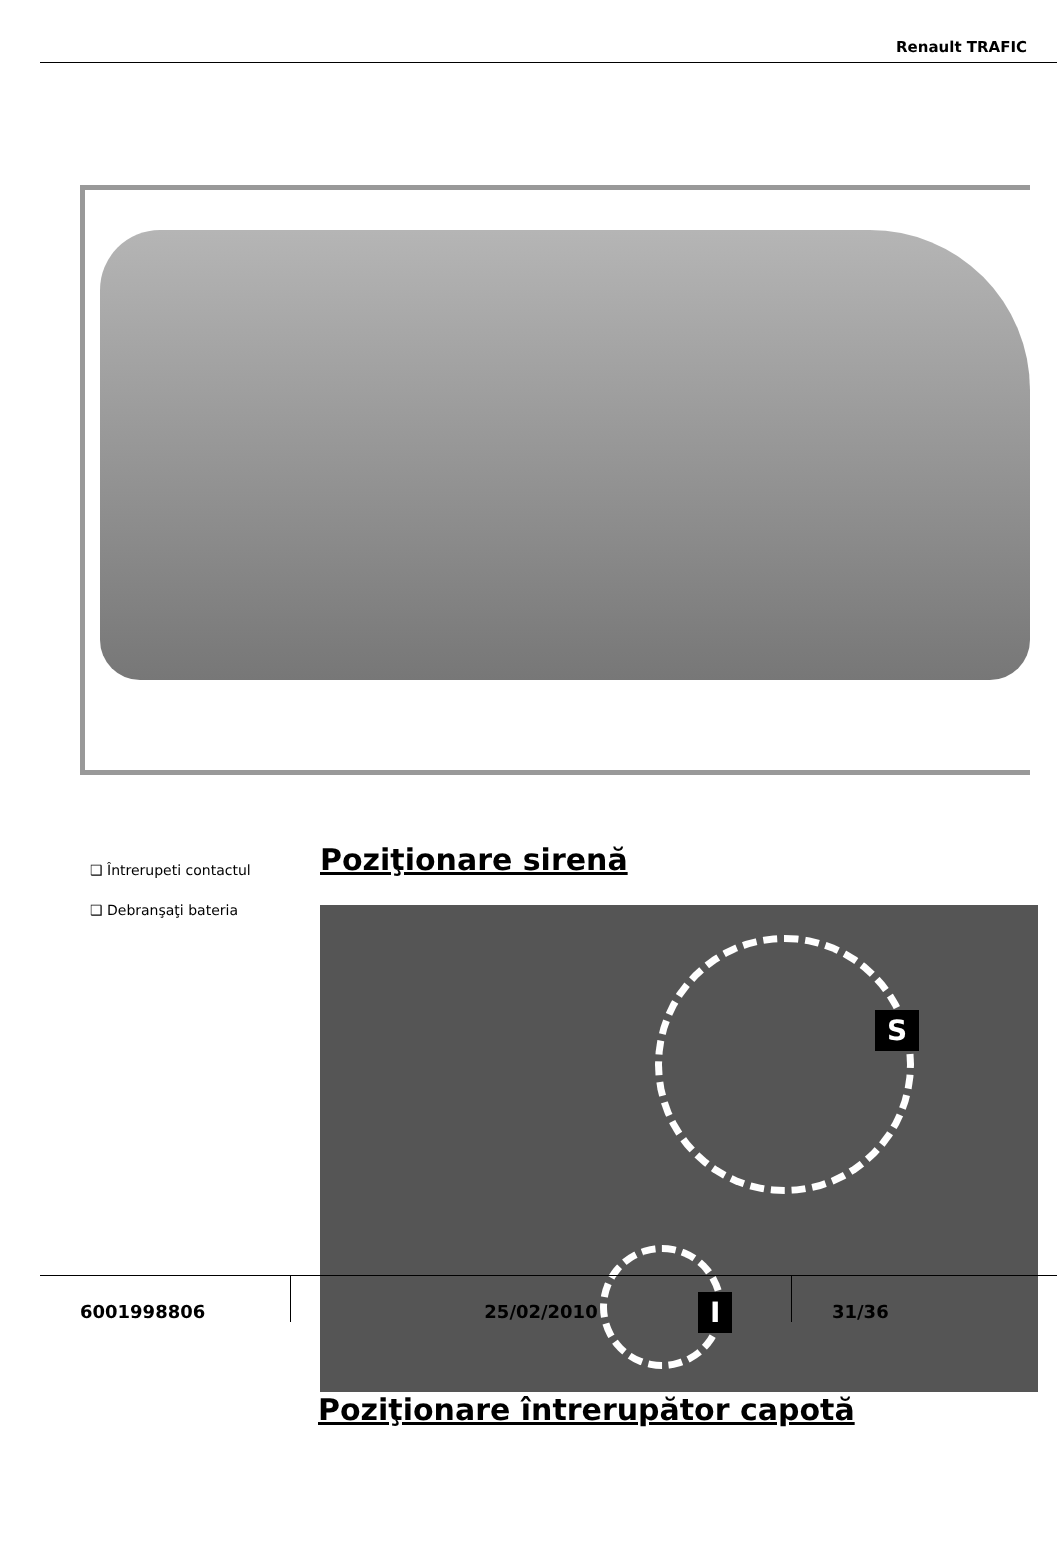Renault TRAFIC
❑ Întrerupeti contactul
❑ Debranşaţi bateria
Poziţionare sirenă
S
I
I
Poziţionare întrerupător capotă
6001998806 25/02/2010 31/36